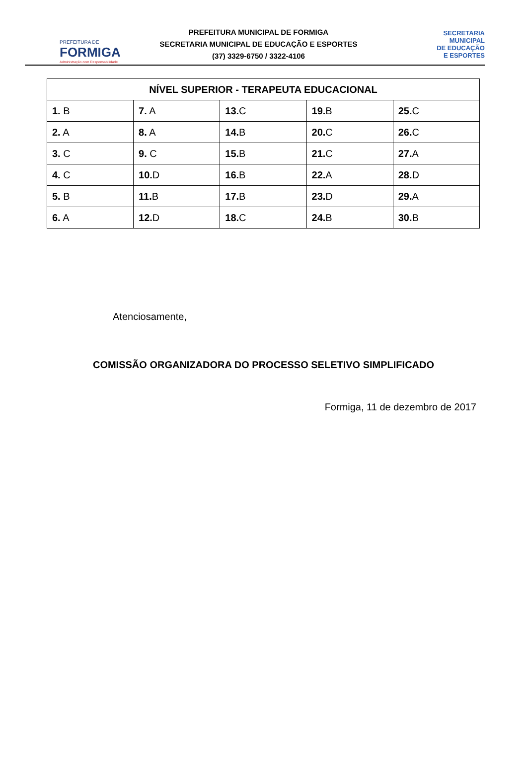PREFEITURA DE
FORMIGA
Administração com Responsabilidade
PREFEITURA MUNICIPAL DE FORMIGA
SECRETARIA MUNICIPAL DE EDUCAÇÃO E ESPORTES
(37) 3329-6750 / 3322-4106
SECRETARIA
MUNICIPAL
DE EDUCAÇÃO
E ESPORTES
| NÍVEL SUPERIOR - TERAPEUTA EDUCACIONAL | | | | |
| --- | --- | --- | --- | --- |
| 1. B | 7. A | 13. C | 19. B | 25. C |
| 2. A | 8. A | 14. B | 20. C | 26. C |
| 3. C | 9. C | 15. B | 21. C | 27. A |
| 4. C | 10. D | 16. B | 22. A | 28. D |
| 5. B | 11. B | 17. B | 23. D | 29. A |
| 6. A | 12. D | 18. C | 24. B | 30. B |
Atenciosamente,
COMISSÃO ORGANIZADORA DO PROCESSO SELETIVO SIMPLIFICADO
Formiga, 11 de dezembro de 2017